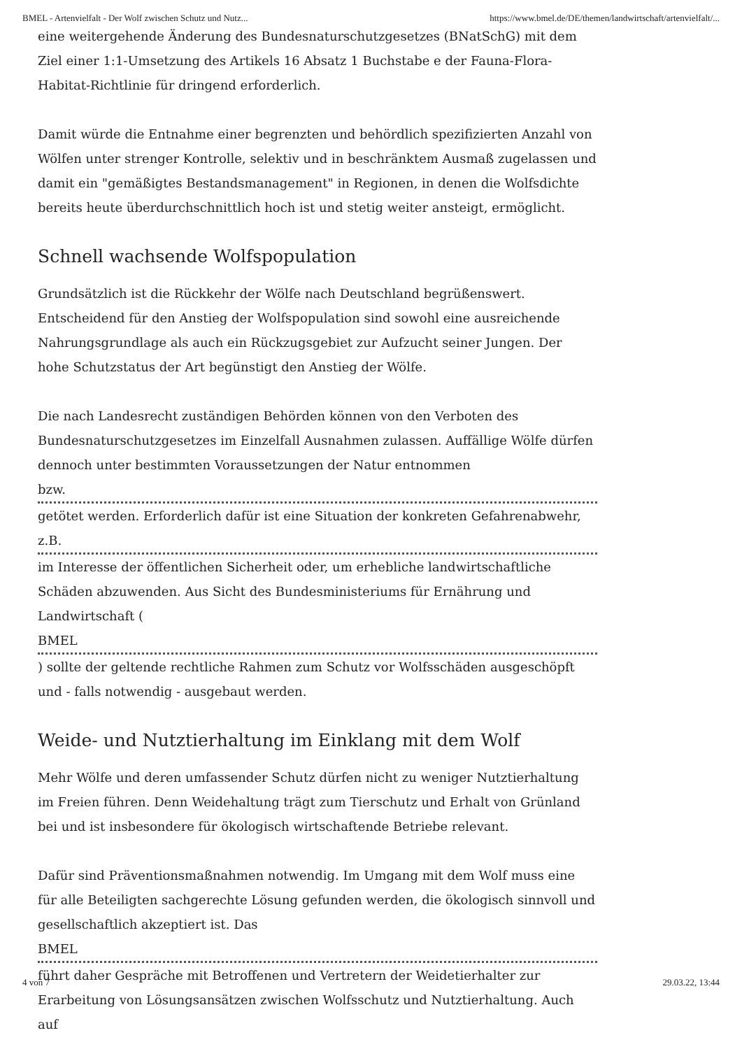BMEL - Artenvielfalt - Der Wolf zwischen Schutz und Nutz... https://www.bmel.de/DE/themen/landwirtschaft/artenvielfalt/...
eine weitergehende Änderung des Bundesnaturschutzgesetzes (BNatSchG) mit dem Ziel einer 1:1-Umsetzung des Artikels 16 Absatz 1 Buchstabe e der Fauna-Flora-Habitat-Richtlinie für dringend erforderlich.
Damit würde die Entnahme einer begrenzten und behördlich spezifizierten Anzahl von Wölfen unter strenger Kontrolle, selektiv und in beschränktem Ausmaß zugelassen und damit ein "gemäßigtes Bestandsmanagement" in Regionen, in denen die Wolfsdichte bereits heute überdurchschnittlich hoch ist und stetig weiter ansteigt, ermöglicht.
Schnell wachsende Wolfspopulation
Grundsätzlich ist die Rückkehr der Wölfe nach Deutschland begrüßenswert. Entscheidend für den Anstieg der Wolfspopulation sind sowohl eine ausreichende Nahrungsgrundlage als auch ein Rückzugsgebiet zur Aufzucht seiner Jungen. Der hohe Schutzstatus der Art begünstigt den Anstieg der Wölfe.
Die nach Landesrecht zuständigen Behörden können von den Verboten des Bundesnaturschutzgesetzes im Einzelfall Ausnahmen zulassen. Auffällige Wölfe dürfen dennoch unter bestimmten Voraussetzungen der Natur entnommen
bzw.
getötet werden. Erforderlich dafür ist eine Situation der konkreten Gefahrenabwehr,
z.B.
im Interesse der öffentlichen Sicherheit oder, um erhebliche landwirtschaftliche Schäden abzuwenden. Aus Sicht des Bundesministeriums für Ernährung und Landwirtschaft (
BMEL
) sollte der geltende rechtliche Rahmen zum Schutz vor Wolfsschäden ausgeschöpft und - falls notwendig - ausgebaut werden.
Weide- und Nutztierhaltung im Einklang mit dem Wolf
Mehr Wölfe und deren umfassender Schutz dürfen nicht zu weniger Nutztierhaltung im Freien führen. Denn Weidehaltung trägt zum Tierschutz und Erhalt von Grünland bei und ist insbesondere für ökologisch wirtschaftende Betriebe relevant.
Dafür sind Präventionsmaßnahmen notwendig. Im Umgang mit dem Wolf muss eine für alle Beteiligten sachgerechte Lösung gefunden werden, die ökologisch sinnvoll und gesellschaftlich akzeptiert ist. Das
BMEL
führt daher Gespräche mit Betroffenen und Vertretern der Weidetierhalter zur Erarbeitung von Lösungsansätzen zwischen Wolfsschutz und Nutztierhaltung. Auch auf
4 von 7 29.03.22, 13:44